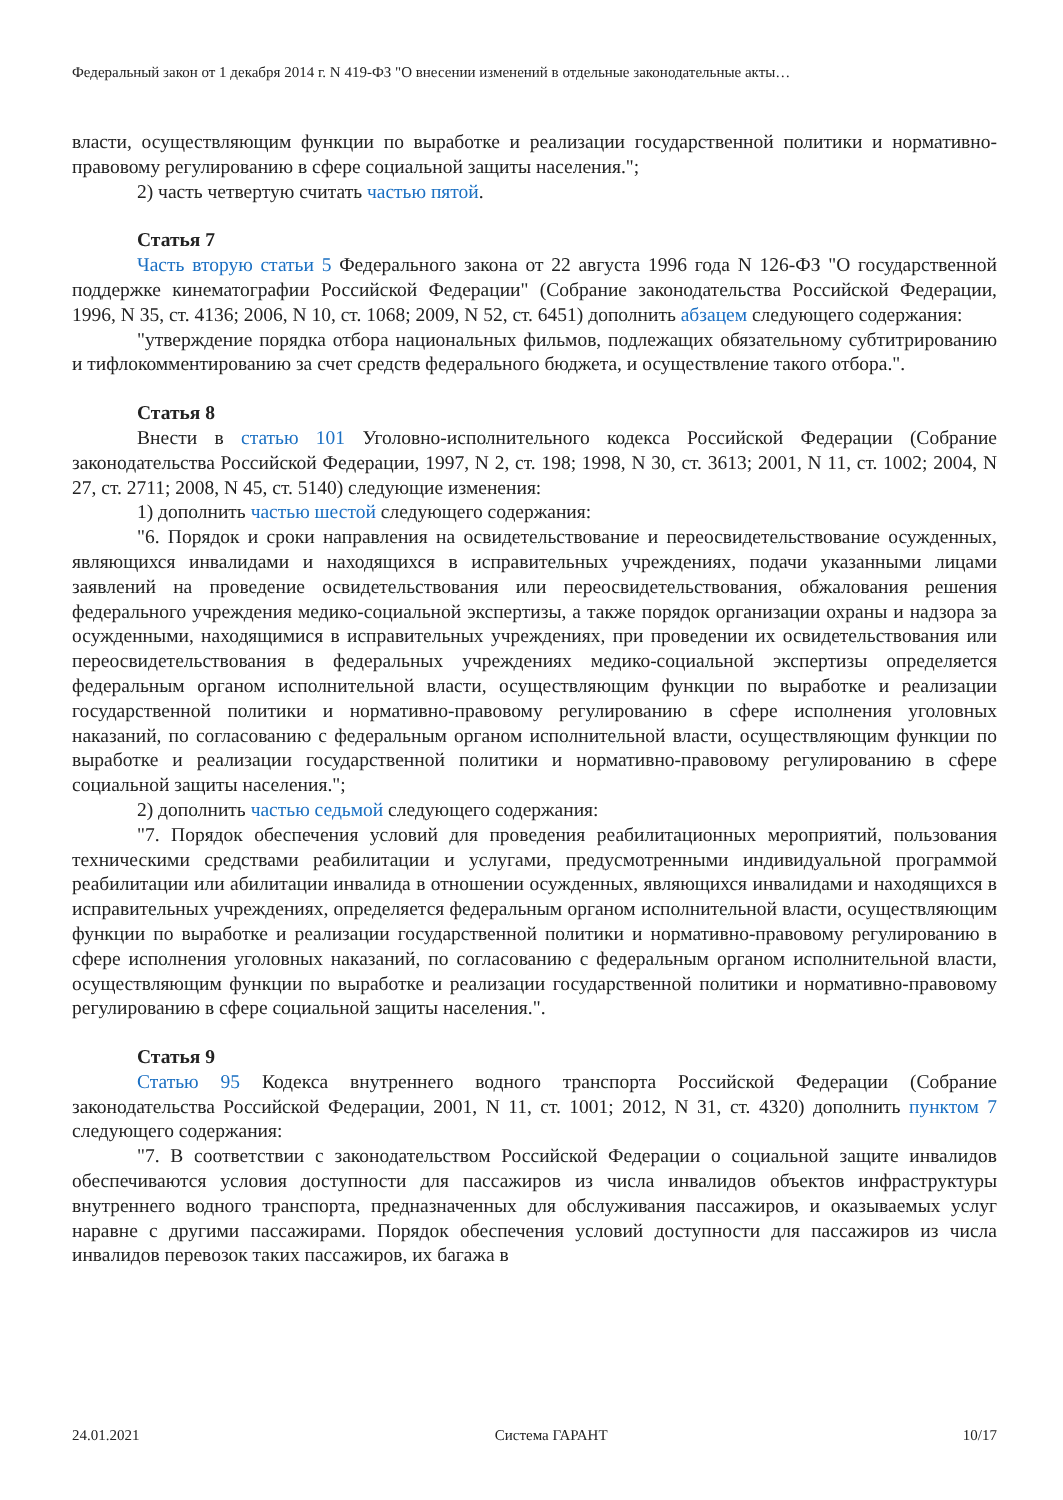Федеральный закон от 1 декабря 2014 г. N 419-ФЗ "О внесении изменений в отдельные законодательные акты…
власти, осуществляющим функции по выработке и реализации государственной политики и нормативно-правовому регулированию в сфере социальной защиты населения.";
2) часть четвертую считать частью пятой.
Статья 7
Часть вторую статьи 5 Федерального закона от 22 августа 1996 года N 126-ФЗ "О государственной поддержке кинематографии Российской Федерации" (Собрание законодательства Российской Федерации, 1996, N 35, ст. 4136; 2006, N 10, ст. 1068; 2009, N 52, ст. 6451) дополнить абзацем следующего содержания:
"утверждение порядка отбора национальных фильмов, подлежащих обязательному субтитрированию и тифлокомментированию за счет средств федерального бюджета, и осуществление такого отбора.".
Статья 8
Внести в статью 101 Уголовно-исполнительного кодекса Российской Федерации (Собрание законодательства Российской Федерации, 1997, N 2, ст. 198; 1998, N 30, ст. 3613; 2001, N 11, ст. 1002; 2004, N 27, ст. 2711; 2008, N 45, ст. 5140) следующие изменения:
1) дополнить частью шестой следующего содержания:
"6. Порядок и сроки направления на освидетельствование и переосвидетельствование осужденных, являющихся инвалидами и находящихся в исправительных учреждениях, подачи указанными лицами заявлений на проведение освидетельствования или переосвидетельствования, обжалования решения федерального учреждения медико-социальной экспертизы, а также порядок организации охраны и надзора за осужденными, находящимися в исправительных учреждениях, при проведении их освидетельствования или переосвидетельствования в федеральных учреждениях медико-социальной экспертизы определяется федеральным органом исполнительной власти, осуществляющим функции по выработке и реализации государственной политики и нормативно-правовому регулированию в сфере исполнения уголовных наказаний, по согласованию с федеральным органом исполнительной власти, осуществляющим функции по выработке и реализации государственной политики и нормативно-правовому регулированию в сфере социальной защиты населения.";
2) дополнить частью седьмой следующего содержания:
"7. Порядок обеспечения условий для проведения реабилитационных мероприятий, пользования техническими средствами реабилитации и услугами, предусмотренными индивидуальной программой реабилитации или абилитации инвалида в отношении осужденных, являющихся инвалидами и находящихся в исправительных учреждениях, определяется федеральным органом исполнительной власти, осуществляющим функции по выработке и реализации государственной политики и нормативно-правовому регулированию в сфере исполнения уголовных наказаний, по согласованию с федеральным органом исполнительной власти, осуществляющим функции по выработке и реализации государственной политики и нормативно-правовому регулированию в сфере социальной защиты населения.".
Статья 9
Статью 95 Кодекса внутреннего водного транспорта Российской Федерации (Собрание законодательства Российской Федерации, 2001, N 11, ст. 1001; 2012, N 31, ст. 4320) дополнить пунктом 7 следующего содержания:
"7. В соответствии с законодательством Российской Федерации о социальной защите инвалидов обеспечиваются условия доступности для пассажиров из числа инвалидов объектов инфраструктуры внутреннего водного транспорта, предназначенных для обслуживания пассажиров, и оказываемых услуг наравне с другими пассажирами. Порядок обеспечения условий доступности для пассажиров из числа инвалидов перевозок таких пассажиров, их багажа в
24.01.2021 Система ГАРАНТ 10/17